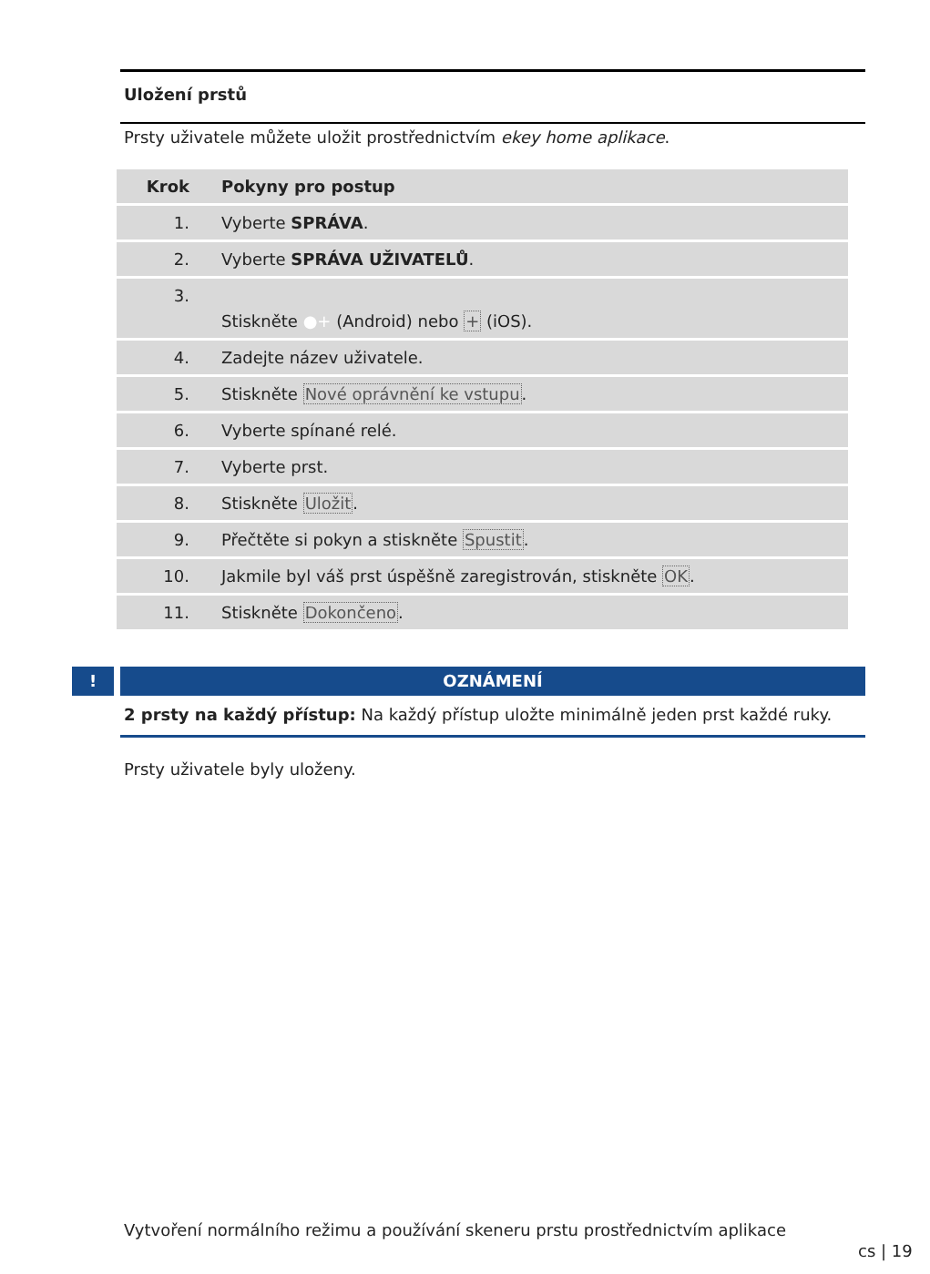Uložení prstů
Prsty uživatele můžete uložit prostřednictvím ekey home aplikace.
| Krok | Pokyny pro postup |
| --- | --- |
| 1. | Vyberte SPRÁVA . |
| 2. | Vyberte SPRÁVA UŽIVATELŮ . |
| 3. | Stiskněte ●+ (Android) nebo + (iOS). |
| 4. | Zadejte název uživatele. |
| 5. | Stiskněte Nové oprávnění ke vstupu . |
| 6. | Vyberte spínané relé. |
| 7. | Vyberte prst. |
| 8. | Stiskněte Uložit . |
| 9. | Přečtěte si pokyn a stiskněte Spustit . |
| 10. | Jakmile byl váš prst úspěšně zaregistrován, stiskněte OK . |
| 11. | Stiskněte Dokončeno . |
!
OZNÁMENÍ
2 prsty na každý přístup: Na každý přístup uložte minimálně jeden prst každé ruky.
Prsty uživatele byly uloženy.
Vytvoření normálního režimu a používání skeneru prstu prostřednictvím aplikace
cs | 19